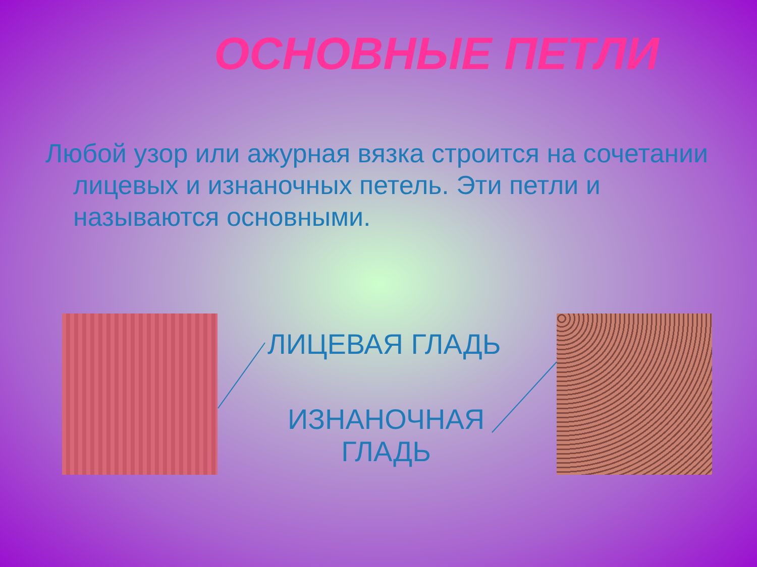ОСНОВНЫЕ ПЕТЛИ
Любой узор или ажурная вязка строится на сочетании лицевых и изнаночных петель. Эти петли и называются основными.
ЛИЦЕВАЯ ГЛАДЬ
ИЗНАНОЧНАЯ
ГЛАДЬ